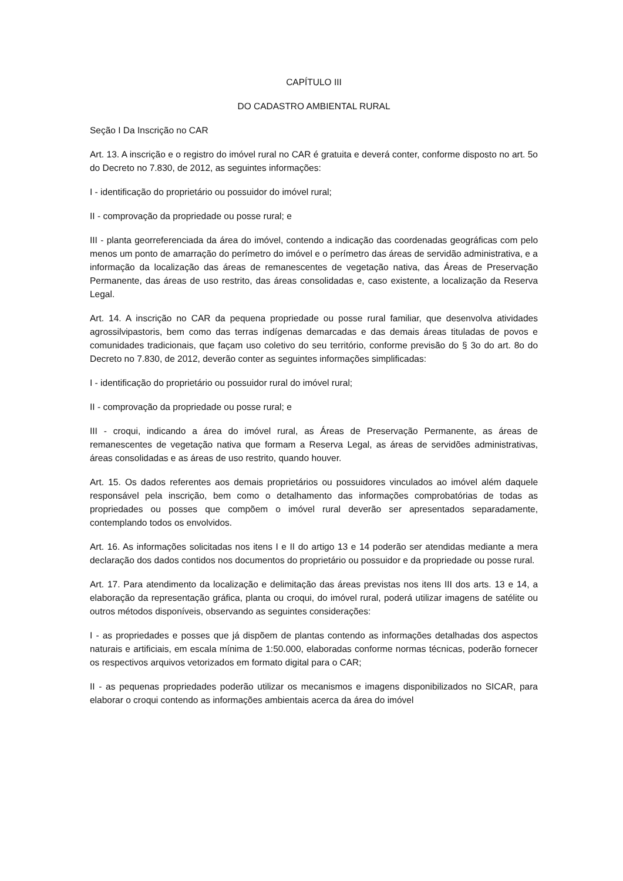CAPÍTULO III
DO CADASTRO AMBIENTAL RURAL
Seção I Da Inscrição no CAR
Art. 13. A inscrição e o registro do imóvel rural no CAR é gratuita e deverá conter, conforme disposto no art. 5o do Decreto no 7.830, de 2012, as seguintes informações:
I - identificação do proprietário ou possuidor do imóvel rural;
II - comprovação da propriedade ou posse rural; e
III - planta georreferenciada da área do imóvel, contendo a indicação das coordenadas geográficas com pelo menos um ponto de amarração do perímetro do imóvel e o perímetro das áreas de servidão administrativa, e a informação da localização das áreas de remanescentes de vegetação nativa, das Áreas de Preservação Permanente, das áreas de uso restrito, das áreas consolidadas e, caso existente, a localização da Reserva Legal.
Art. 14. A inscrição no CAR da pequena propriedade ou posse rural familiar, que desenvolva atividades agrossilvipastoris, bem como das terras indígenas demarcadas e das demais áreas tituladas de povos e comunidades tradicionais, que façam uso coletivo do seu território, conforme previsão do § 3o do art. 8o do Decreto no 7.830, de 2012, deverão conter as seguintes informações simplificadas:
I - identificação do proprietário ou possuidor rural do imóvel rural;
II - comprovação da propriedade ou posse rural; e
III - croqui, indicando a área do imóvel rural, as Áreas de Preservação Permanente, as áreas de remanescentes de vegetação nativa que formam a Reserva Legal, as áreas de servidões administrativas, áreas consolidadas e as áreas de uso restrito, quando houver.
Art. 15. Os dados referentes aos demais proprietários ou possuidores vinculados ao imóvel além daquele responsável pela inscrição, bem como o detalhamento das informações comprobatórias de todas as propriedades ou posses que compõem o imóvel rural deverão ser apresentados separadamente, contemplando todos os envolvidos.
Art. 16. As informações solicitadas nos itens I e II do artigo 13 e 14 poderão ser atendidas mediante a mera declaração dos dados contidos nos documentos do proprietário ou possuidor e da propriedade ou posse rural.
Art. 17. Para atendimento da localização e delimitação das áreas previstas nos itens III dos arts. 13 e 14, a elaboração da representação gráfica, planta ou croqui, do imóvel rural, poderá utilizar imagens de satélite ou outros métodos disponíveis, observando as seguintes considerações:
I - as propriedades e posses que já dispõem de plantas contendo as informações detalhadas dos aspectos naturais e artificiais, em escala mínima de 1:50.000, elaboradas conforme normas técnicas, poderão fornecer os respectivos arquivos vetorizados em formato digital para o CAR;
II - as pequenas propriedades poderão utilizar os mecanismos e imagens disponibilizados no SICAR, para elaborar o croqui contendo as informações ambientais acerca da área do imóvel